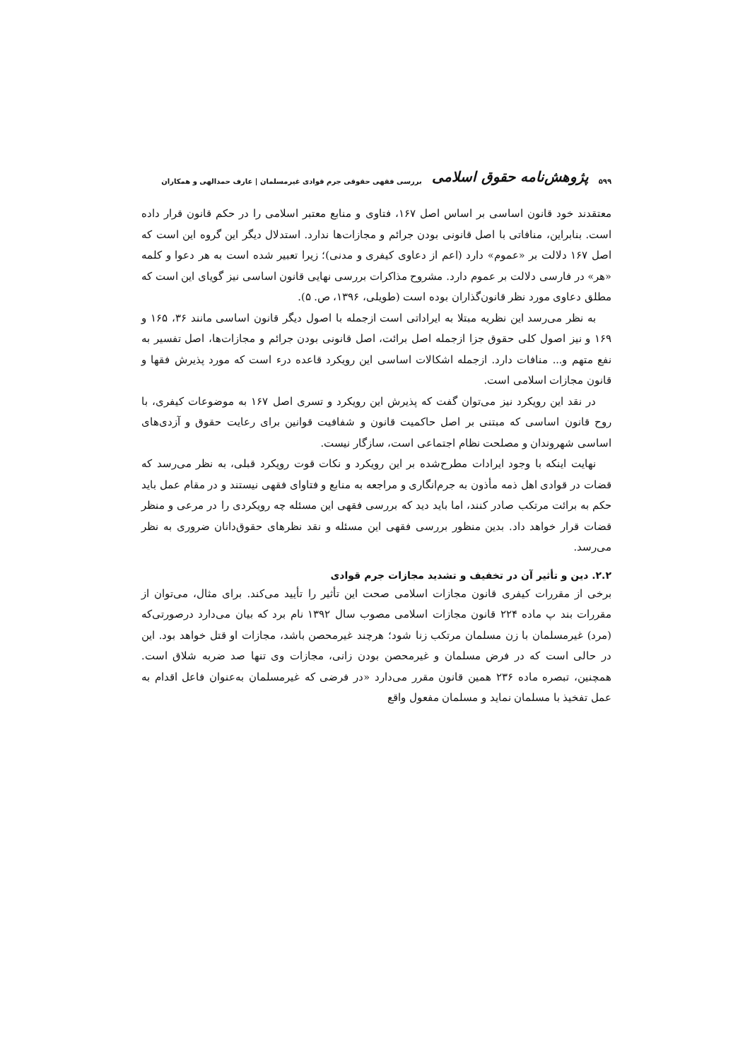۵۹۹ پژوهش‌نامه حقوق اسلامی بررسی فقهی حقوقی جرم قوادی غیرمسلمان | عارف حمدالهی و همکاران
معتقدند خود قانون اساسی بر اساس اصل ۱۶۷، فتاوی و منابع معتبر اسلامی را در حکم قانون قرار داده است. بنابراین، منافاتی با اصل قانونی بودن جرائم و مجازات‌ها ندارد. استدلال دیگر این گروه این است که اصل ۱۶۷ دلالت بر «عموم» دارد (اعم از دعاوی کیفری و مدنی)؛ زیرا تعبیر شده است به هر دعوا و کلمه «هر» در فارسی دلالت بر عموم دارد. مشروح مذاکرات بررسی نهایی قانون اساسی نیز گویای این است که مطلق دعاوی مورد نظر قانون‌گذاران بوده است (طویلی، ۱۳۹۶، ص. ۵).
به نظر می‌رسد این نظریه مبتلا به ایراداتی است ازجمله با اصول دیگر قانون اساسی مانند ۳۶، ۱۶۵ و ۱۶۹ و نیز اصول کلی حقوق جزا ازجمله اصل برائت، اصل قانونی بودن جرائم و مجازات‌ها، اصل تفسیر به نفع متهم و... منافات دارد. ازجمله اشکالات اساسی این رویکرد قاعده درء است که مورد پذیرش فقها و قانون مجازات اسلامی است.
در نقد این رویکرد نیز می‌توان گفت که پذیرش این رویکرد و تسری اصل ۱۶۷ به موضوعات کیفری، با روح قانون اساسی که مبتنی بر اصل حاکمیت قانون و شفافیت قوانین برای رعایت حقوق و آزدی‌های اساسی شهروندان و مصلحت نظام اجتماعی است، سازگار نیست.
نهایت اینکه با وجود ایرادات مطرح‌شده بر این رویکرد و نکات قوت رویکرد قبلی، به نظر می‌رسد که قضات در قوادی اهل ذمه مأذون به جرم‌انگاری و مراجعه به منابع و فتاوای فقهی نیستند و در مقام عمل باید حکم به برائت مرتکب صادر کنند، اما باید دید که بررسی فقهی این مسئله چه رویکردی را در مرعی و منظر قضات قرار خواهد داد. بدین منظور بررسی فقهی این مسئله و نقد نظرهای حقوق‌دانان ضروری به نظر می‌رسد.
۲.۲. دین و تأثیر آن در تخفیف و تشدید مجازات جرم قوادی
برخی از مقررات کیفری قانون مجازات اسلامی صحت این تأثیر را تأیید می‌کند. برای مثال، می‌توان از مقررات بند پ ماده ۲۲۴ قانون مجازات اسلامی مصوب سال ۱۳۹۲ نام برد که بیان می‌دارد درصورتی‌که (مرد) غیرمسلمان با زن مسلمان مرتکب زنا شود؛ هرچند غیرمحصن باشد، مجازات او قتل خواهد بود. این در حالی است که در فرض مسلمان و غیرمحصن بودن زانی، مجازات وی تنها صد ضربه شلاق است. همچنین، تبصره ماده ۲۳۶ همین قانون مقرر می‌دارد «در فرضی که غیرمسلمان به‌عنوان فاعل اقدام به عمل تفخیذ با مسلمان نماید و مسلمان مفعول واقع